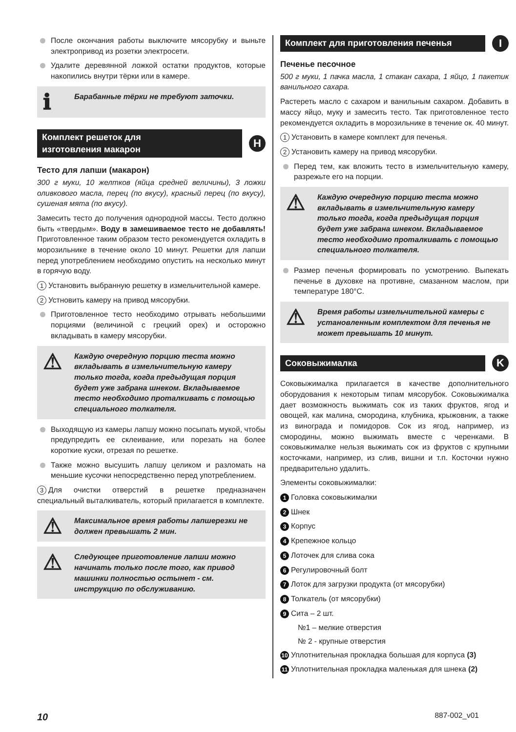После окончания работы выключите мясорубку и выньте электропривод из розетки электросети.
Удалите деревянной ложкой остатки продуктов, которые накопились внутри тёрки или в камере.
ℹ
Барабанные тёрки не требуют заточки.
Комплект решеток для
изготовления макарон
H
Тесто для лапши (макарон)
300 г муки, 10 желтков (яйца средней величины), 3 ложки оливкового масла, перец (по вкусу), красный перец (по вкусу), сушеная мята (по вкусу).
Замесить тесто до получения однородной массы. Тесто должно быть «твердым». Воду в замешиваемое тесто не добавлять! Приготовленное таким образом тесто рекомендуется охладить в морозильнике в течение около 10 минут. Решетки для лапши перед употреблением необходимо опустить на несколько минут в горячую воду.
1 Установить выбранную решетку в измельчительной камере.
2 Устновить камеру на привод мясорубки.
Приготовленное тесто необходимо отрывать небольшими порциями (величиной с грецкий орех) и осторожно вкладывать в камеру мясорубки.
⚠
Каждую очередную порцию теста можно вкладывать в измельчительную камеру только тогда, когда предыдущая порция будет уже забрана шнеком. Вкладываемое тесто необходимо проталкивать с помощью специального толкателя.
Выходящую из камеры лапшу можно посыпать мукой, чтобы предупредить ее склеивание, или порезать на более короткие куски, отрезая по решетке.
Также можно высушить лапшу целиком и разломать на меньшие кусочки непосредственно перед употреблением.
3 Для очистки отверстий в решетке предназначен специальный выталкиватель, который прилагается в комплекте.
⚠
Максимальное время работы лапшерезки не должен превышать 2 мин.
⚠
Следующее приготовление лапши можно начинать только после того, как привод машинки полностью остынет - см. инструкцию по обслуживанию.
Комплект для приготовления печенья
I
Печенье песочное
500 г муки, 1 пачка масла, 1 стакан сахара, 1 яйцо, 1 пакетик ванильного сахара.
Растереть масло с сахаром и ванильным сахаром. Добавить в массу яйцо, муку и замесить тесто. Так приготовленное тесто рекомендуется охладить в морозильнике в течение ок. 40 минут.
1 Установить в камере комплект для печенья.
2 Установить камеру на привод мясорубки.
Перед тем, как вложить тесто в измельчительную камеру, разрежьте его на порции.
⚠
Каждую очередную порцию теста можно вкладывать в измельчительную камеру только тогда, когда предыдущая порция будет уже забрана шнеком. Вкладываемое тесто необходимо проталкивать с помощью специального толкателя.
Размер печенья формировать по усмотрению. Выпекать печенье в духовке на противне, смазанном маслом, при температуре 180°C.
⚠
Время работы измельчительной камеры с установленным комплектом для печенья не может превышать 10 минут.
Соковыжималка
K
Соковыжималка прилагается в качестве дополнительного оборудования к некоторым типам мясорубок. Соковыжималка дает возможность выжимать сок из таких фруктов, ягод и овощей, как малина, смородина, клубника, крыжовник, а также из винограда и помидоров. Сок из ягод, например, из смородины, можно выжимать вместе с черенками. В соковыжималке нельзя выжимать сок из фруктов с крупными косточками, например, из слив, вишни и т.п. Косточки нужно предварительно удалить.
Элементы соковыжималки:
1 Головка соковыжималки
2 Шнек
3 Корпус
4 Крепежное кольцо
5 Лоточек для слива сока
6 Регулировочный болт
7 Лоток для загрузки продукта (от мясорубки)
8 Толкатель (от мясорубки)
9 Сита – 2 шт.
№1 – мелкие отверстия
№ 2 - крупные отверстия
10 Уплотнительная прокладка большая для корпуса (3)
11 Уплотнительная прокладка маленькая для шнека (2)
10 887-002_v01